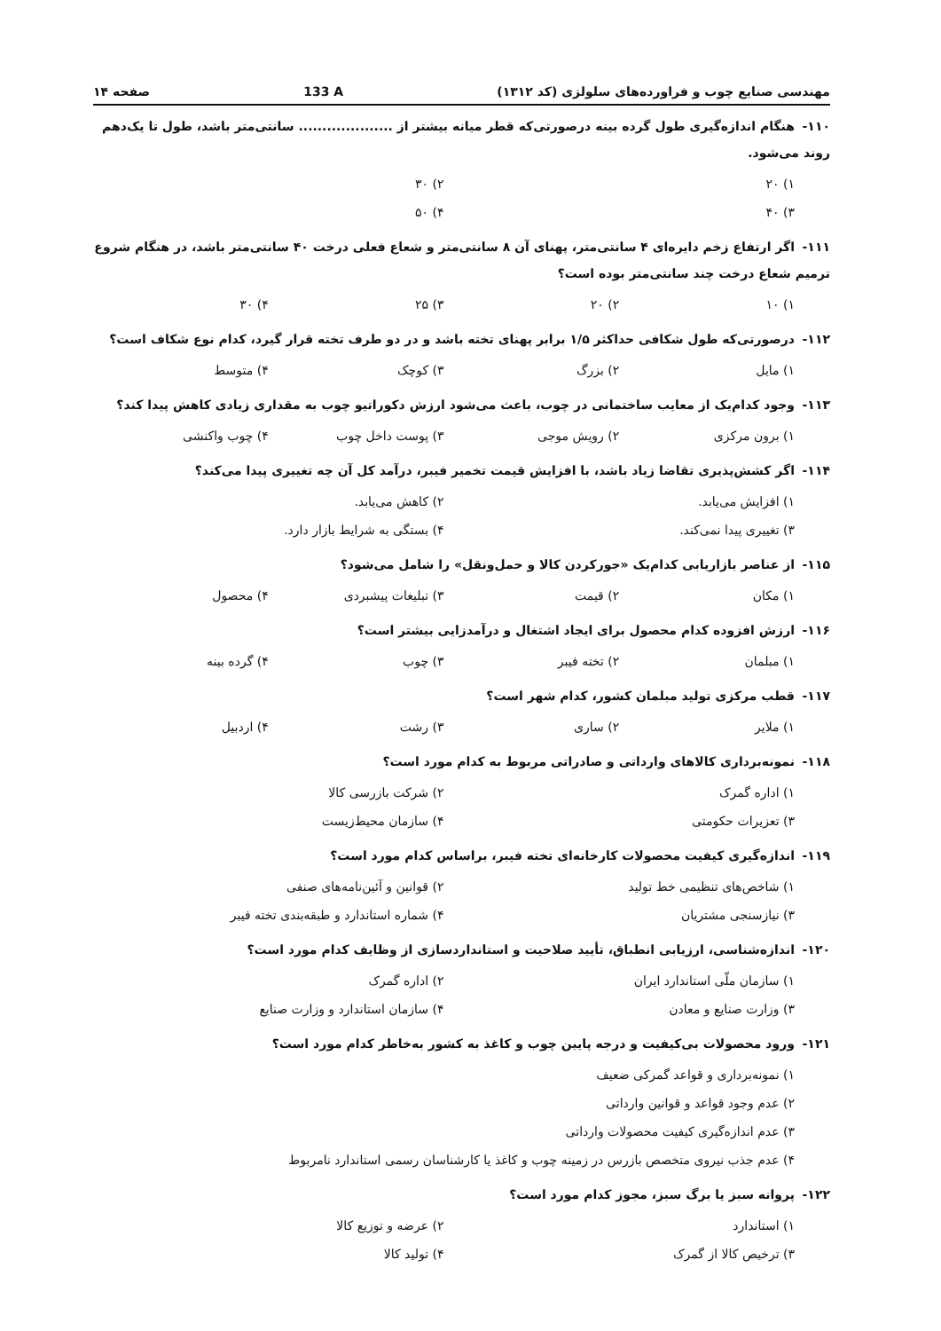مهندسی صنایع چوب و فراورده‌های سلولزی (کد ۱۳۱۲) 133 A صفحه ۱۴
۱۱۰- هنگام اندازه‌گیری طول گرده بینه درصورتی‌که قطر میانه بیشتر از .................... سانتی‌متر باشد، طول تا یک‌دهم روند می‌شود.
۱) ۲۰ ۲) ۳۰ ۳) ۴۰ ۴) ۵۰
۱۱۱- اگر ارتفاع زخم دایره‌ای ۴ سانتی‌متر، پهنای آن ۸ سانتی‌متر و شعاع فعلی درخت ۴۰ سانتی‌متر باشد، در هنگام شروع ترمیم شعاع درخت چند سانتی‌متر بوده است؟
۱) ۱۰ ۲) ۲۰ ۳) ۲۵ ۴) ۳۰
۱۱۲- درصورتی‌که طول شکافی حداکثر ۱/۵ برابر پهنای تخته باشد و در دو طرف تخته قرار گیرد، کدام نوع شکاف است؟
۱) مایل ۲) بزرگ ۳) کوچک ۴) متوسط
۱۱۳- وجود کدام‌یک از معایب ساختمانی در چوب، باعث می‌شود ارزش دکوراتیو چوب به مقداری زیادی کاهش پیدا کند؟
۱) برون مرکزی ۲) رویش موجی ۳) پوست داخل چوب ۴) چوب واکنشی
۱۱۴- اگر کشش‌پذیری تقاضا زیاد باشد، با افزایش قیمت تخمیر فیبر، درآمد کل آن چه تغییری پیدا می‌کند؟
۱) افزایش می‌یابد. ۲) کاهش می‌یابد. ۳) تغییری پیدا نمی‌کند. ۴) بستگی به شرایط بازار دارد.
۱۱۵- از عناصر بازاریابی کدام‌یک «جورکردن کالا و حمل‌ونقل» را شامل می‌شود؟
۱) مکان ۲) قیمت ۳) تبلیغات پیشبردی ۴) محصول
۱۱۶- ارزش افزوده کدام محصول برای ایجاد اشتغال و درآمدزایی بیشتر است؟
۱) مبلمان ۲) تخته فیبر ۳) چوب ۴) گرده بینه
۱۱۷- قطب مرکزی تولید مبلمان کشور، کدام شهر است؟
۱) ملایر ۲) ساری ۳) رشت ۴) اردبیل
۱۱۸- نمونه‌برداری کالاهای وارداتی و صادراتی مربوط به کدام مورد است؟
۱) اداره گمرک ۲) شرکت بازرسی کالا ۳) تعزیرات حکومتی ۴) سازمان محیط‌زیست
۱۱۹- اندازه‌گیری کیفیت محصولات کارخانه‌ای تخته فیبر، براساس کدام مورد است؟
۱) شاخص‌های تنظیمی خط تولید ۲) قوانین و آئین‌نامه‌های صنفی ۳) نیازسنجی مشتریان ۴) شماره استاندارد و طبقه‌بندی تخته فیبر
۱۲۰- اندازه‌شناسی، ارزیابی انطباق، تأیید صلاحیت و استانداردسازی از وظایف کدام مورد است؟
۱) سازمان ملّی استاندارد ایران ۲) اداره گمرک ۳) وزارت صنایع و معادن ۴) سازمان استاندارد و وزارت صنایع
۱۲۱- ورود محصولات بی‌کیفیت و درجه پایین چوب و کاغذ به کشور به‌خاطر کدام مورد است؟
۱) نمونه‌برداری و قواعد گمرکی ضعیف
۲) عدم وجود قواعد و قوانین وارداتی
۳) عدم اندازه‌گیری کیفیت محصولات وارداتی
۴) عدم جذب نیروی متخصص بازرس در زمینه چوب و کاغذ یا کارشناسان رسمی استاندارد نامربوط
۱۲۲- پروانه سبز یا برگ سبز، مجوز کدام مورد است؟
۱) استاندارد ۲) عرضه و توزیع کالا ۳) ترخیص کالا از گمرک ۴) تولید کالا